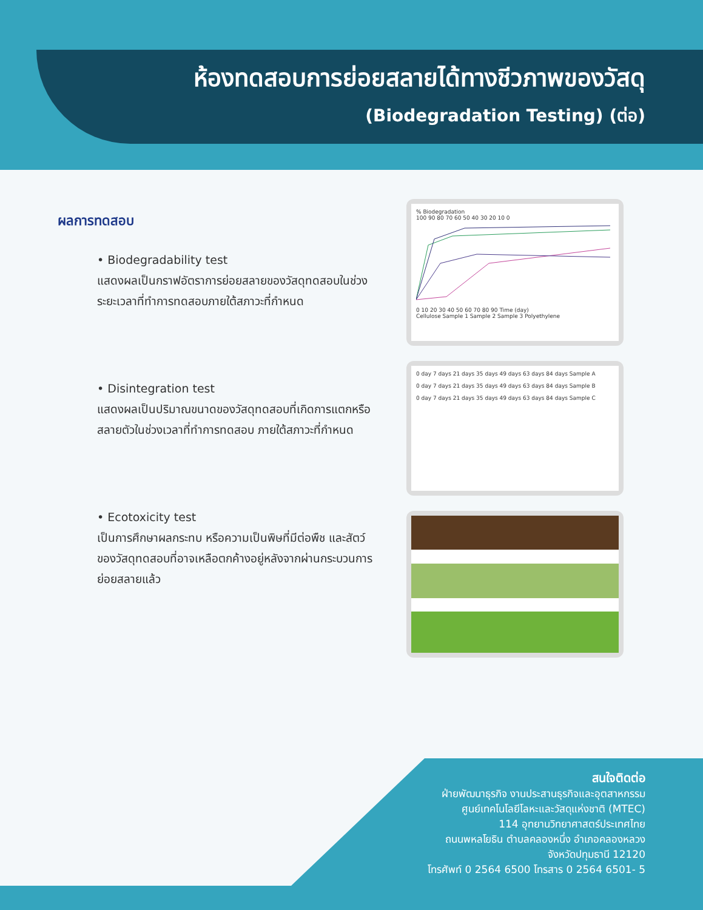ห้องทดสอบการย่อยสลายได้ทางชีวภาพของวัสดุ
(Biodegradation Testing) (ต่อ)
ผลการทดสอบ
• Biodegradability test
แสดงผลเป็นกราฟอัตราการย่อยสลายของวัสดุทดสอบในช่วงระยะเวลาที่ทำการทดสอบภายใต้สภาวะที่กำหนด
• Disintegration test
แสดงผลเป็นปริมาณขนาดของวัสดุทดสอบที่เกิดการแตกหรือสลายตัวในช่วงเวลาที่ทำการทดสอบ ภายใต้สภาวะที่กำหนด
• Ecotoxicity test
เป็นการศึกษาผลกระทบ หรือความเป็นพิษที่มีต่อพืช และสัตว์ ของวัสดุทดสอบที่อาจเหลือตกค้างอยู่หลังจากผ่านกระบวนการย่อยสลายแล้ว
% Biodegradation
100 90 80 70 60 50 40 30 20 10 0
0 10 20 30 40 50 60 70 80 90 Time (day)
Cellulose Sample 1 Sample 2 Sample 3 Polyethylene
0 day 7 days 21 days 35 days 49 days 63 days 84 days Sample A
0 day 7 days 21 days 35 days 49 days 63 days 84 days Sample B
0 day 7 days 21 days 35 days 49 days 63 days 84 days Sample C
สนใจติดต่อ
ฝ่ายพัฒนาธุรกิจ งานประสานธุรกิจและอุตสาหกรรม
ศูนย์เทคโนโลยีโลหะและวัสดุแห่งชาติ (MTEC)
114 อุทยานวิทยาศาสตร์ประเทศไทย
ถนนพหลโยธิน ตำบลคลองหนึ่ง อำเภอคลองหลวง
จังหวัดปทุมธานี 12120
โทรศัพท์ 0 2564 6500 โทรสาร 0 2564 6501- 5